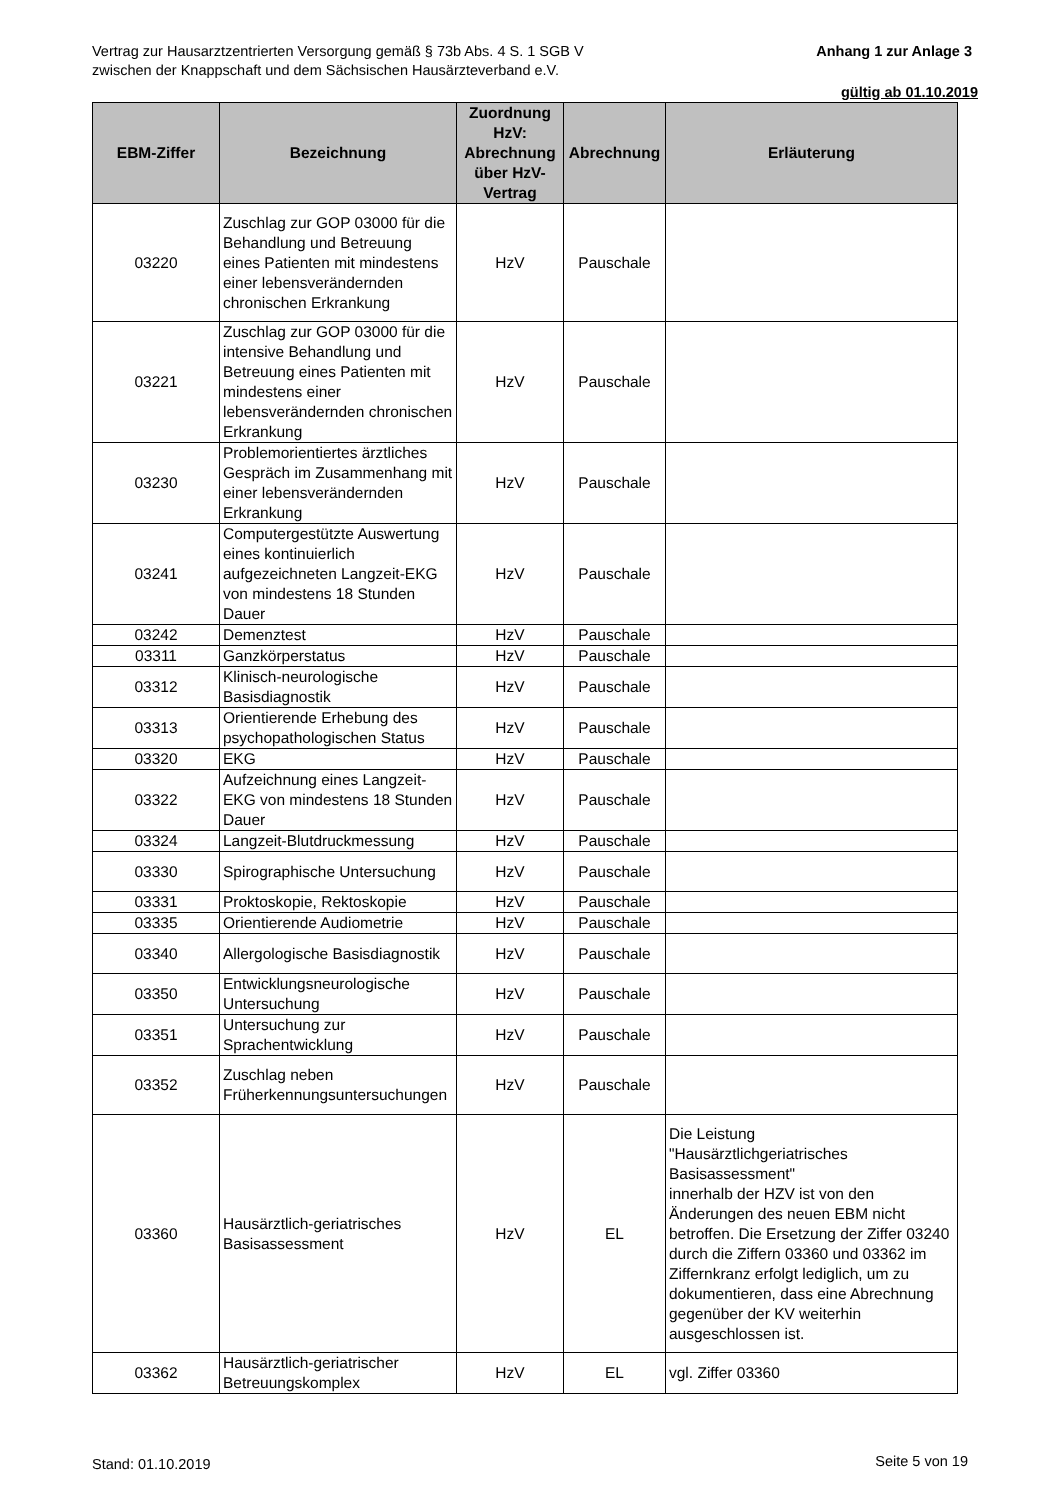Anhang 1 zur Anlage 3 Vertrag zur Hausarztzentrierten Versorgung gemäß § 73b Abs. 4 S. 1 SGB V
zwischen der Knappschaft und dem Sächsischen Hausärzteverband e.V.
gültig ab 01.10.2019
| EBM-Ziffer | Bezeichnung | Zuordnung HzV: Abrechnung über HzV-Vertrag | Abrechnung | Erläuterung |
| --- | --- | --- | --- | --- |
| 03220 | Zuschlag zur GOP 03000 für die Behandlung und Betreuung eines Patienten mit mindestens einer lebensverändernden chronischen Erkrankung | HzV | Pauschale | |
| 03221 | Zuschlag zur GOP 03000 für die intensive Behandlung und Betreuung eines Patienten mit mindestens einer lebensverändernden chronischen Erkrankung | HzV | Pauschale | |
| 03230 | Problemorientiertes ärztliches Gespräch im Zusammenhang mit einer lebensverändernden Erkrankung | HzV | Pauschale | |
| 03241 | Computergestützte Auswertung eines kontinuierlich aufgezeichneten Langzeit-EKG von mindestens 18 Stunden Dauer | HzV | Pauschale | |
| 03242 | Demenztest | HzV | Pauschale | |
| 03311 | Ganzkörperstatus | HzV | Pauschale | |
| 03312 | Klinisch-neurologische Basisdiagnostik | HzV | Pauschale | |
| 03313 | Orientierende Erhebung des psychopathologischen Status | HzV | Pauschale | |
| 03320 | EKG | HzV | Pauschale | |
| 03322 | Aufzeichnung eines Langzeit-EKG von mindestens 18 Stunden Dauer | HzV | Pauschale | |
| 03324 | Langzeit-Blutdruckmessung | HzV | Pauschale | |
| 03330 | Spirographische Untersuchung | HzV | Pauschale | |
| 03331 | Proktoskopie, Rektoskopie | HzV | Pauschale | |
| 03335 | Orientierende Audiometrie | HzV | Pauschale | |
| 03340 | Allergologische Basisdiagnostik | HzV | Pauschale | |
| 03350 | Entwicklungsneurologische Untersuchung | HzV | Pauschale | |
| 03351 | Untersuchung zur Sprachentwicklung | HzV | Pauschale | |
| 03352 | Zuschlag neben Früherkennungsuntersuchungen | HzV | Pauschale | |
| 03360 | Hausärztlich-geriatrisches Basisassessment | HzV | EL | Die Leistung "Hausärztlichgeriatrisches Basisassessment" innerhalb der HZV ist von den Änderungen des neuen EBM nicht betroffen. Die Ersetzung der Ziffer 03240 durch die Ziffern 03360 und 03362 im Ziffernkranz erfolgt lediglich, um zu dokumentieren, dass eine Abrechnung gegenüber der KV weiterhin ausgeschlossen ist. |
| 03362 | Hausärztlich-geriatrischer Betreuungskomplex | HzV | EL | vgl. Ziffer 03360 |
Stand: 01.10.2019 Seite 5 von 19